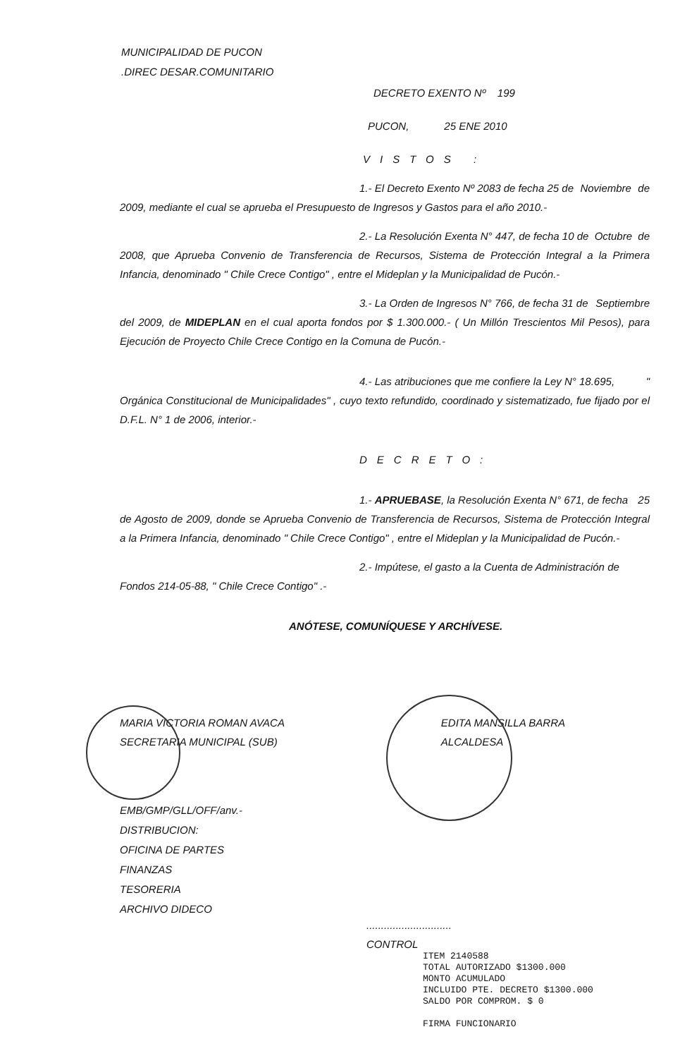MUNICIPALIDAD DE PUCON
.DIREC DESAR.COMUNITARIO
DECRETO EXENTO Nº 199
PUCON, 25 ENE 2010
VISTOS :
1.- El Decreto Exento Nº 2083 de fecha 25 de Noviembre de 2009, mediante el cual se aprueba el Presupuesto de Ingresos y Gastos para el año 2010.-
2.- La Resolución Exenta N° 447, de fecha 10 de Octubre de 2008, que Aprueba Convenio de Transferencia de Recursos, Sistema de Protección Integral a la Primera Infancia, denominado " Chile Crece Contigo" , entre el Mideplan y la Municipalidad de Pucón.-
3.- La Orden de Ingresos N° 766, de fecha 31 de Septiembre del 2009, de MIDEPLAN en el cual aporta fondos por $ 1.300.000.- ( Un Millón Trescientos Mil Pesos), para Ejecución de Proyecto Chile Crece Contigo en la Comuna de Pucón.-
4.- Las atribuciones que me confiere la Ley N° 18.695, " Orgánica Constitucional de Municipalidades" , cuyo texto refundido, coordinado y sistematizado, fue fijado por el D.F.L. N° 1 de 2006, interior.-
DECRETO:
1.- APRUEBASE, la Resolución Exenta N° 671, de fecha 25 de Agosto de 2009, donde se Aprueba Convenio de Transferencia de Recursos, Sistema de Protección Integral a la Primera Infancia, denominado " Chile Crece Contigo" , entre el Mideplan y la Municipalidad de Pucón.-
2.- Impútese, el gasto a la Cuenta de Administración de Fondos 214-05-88, " Chile Crece Contigo" .-
ANÓTESE, COMUNÍQUESE Y ARCHÍVESE.
MARIA VICTORIA ROMAN AVACA
SECRETARIA MUNICIPAL (SUB)
EDITA MANSILLA BARRA
ALCALDESA
EMB/GMP/GLL/OFF/anv.-
DISTRIBUCION:
OFICINA DE PARTES
FINANZAS
TESORERIA
ARCHIVO DIDECO
.............................
CONTROL
ITEM 2140588
TOTAL AUTORIZADO $1300.000
MONTO ACUMULADO
INCLUIDO PTE. DECRETO $1300.000
SALDO POR COMPROM. $ 0
FIRMA FUNCIONARIO